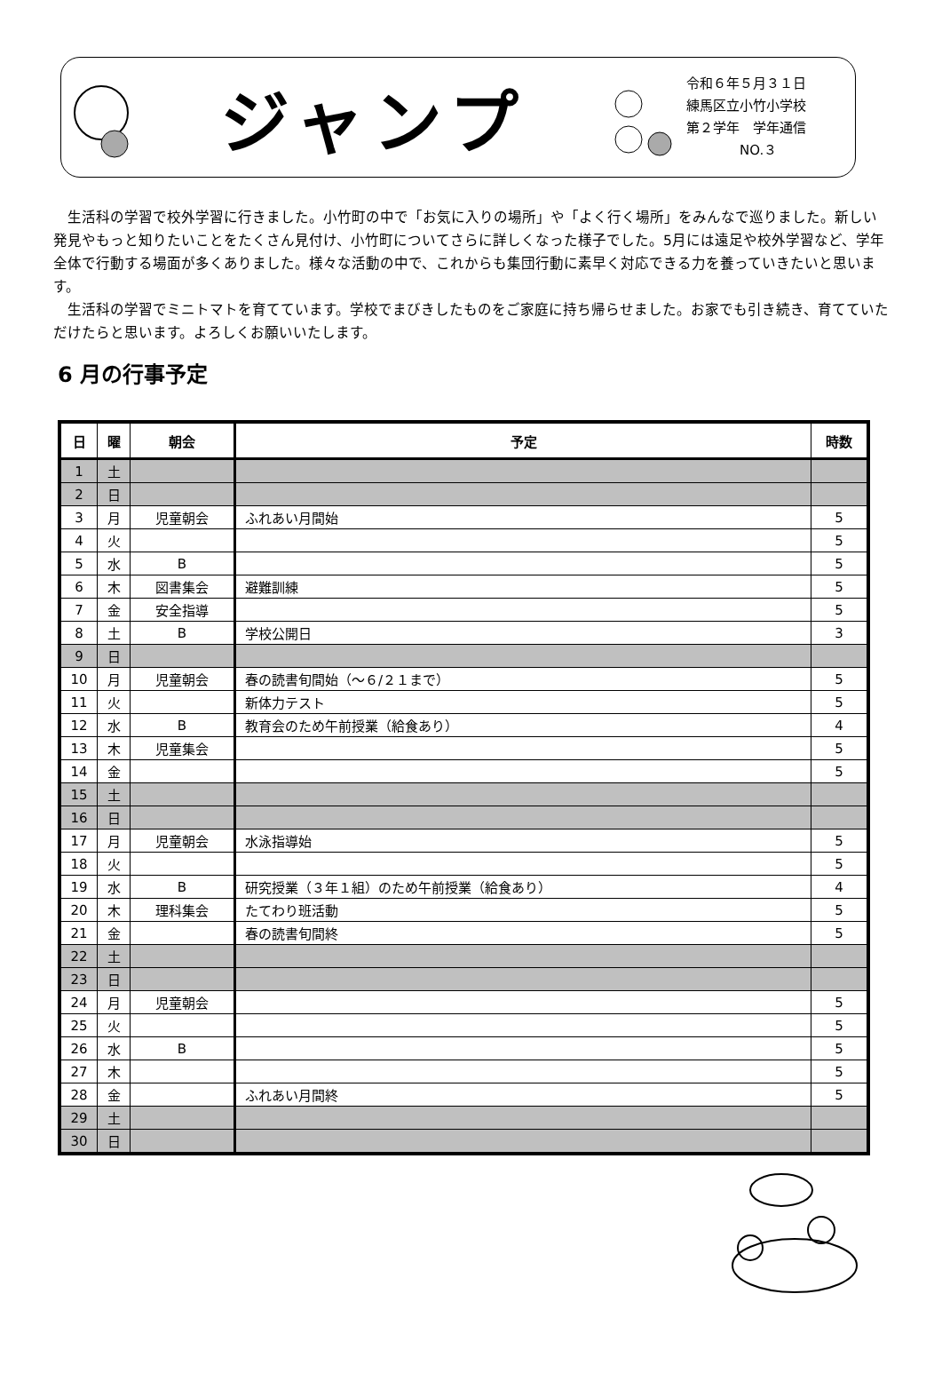ジャンプ
令和６年５月３１日
練馬区立小竹小学校
第２学年　学年通信
　　　　NO.３
生活科の学習で校外学習に行きました。小竹町の中で「お気に入りの場所」や「よく行く場所」をみんなで巡りました。新しい発見やもっと知りたいことをたくさん見付け、小竹町についてさらに詳しくなった様子でした。5月には遠足や校外学習など、学年全体で行動する場面が多くありました。様々な活動の中で、これからも集団行動に素早く対応できる力を養っていきたいと思います。
生活科の学習でミニトマトを育てています。学校でまびきしたものをご家庭に持ち帰らせました。お家でも引き続き、育てていただけたらと思います。よろしくお願いいたします。
6 月の行事予定
| 日 | 曜 | 朝会 | 予定 | 時数 |
| --- | --- | --- | --- | --- |
| 1 | 土 | | | |
| 2 | 日 | | | |
| 3 | 月 | 児童朝会 | ふれあい月間始 | 5 |
| 4 | 火 | | | 5 |
| 5 | 水 | B | | 5 |
| 6 | 木 | 図書集会 | 避難訓練 | 5 |
| 7 | 金 | 安全指導 | | 5 |
| 8 | 土 | B | 学校公開日 | 3 |
| 9 | 日 | | | |
| 10 | 月 | 児童朝会 | 春の読書旬間始（～６/２１まで） | 5 |
| 11 | 火 | | 新体力テスト | 5 |
| 12 | 水 | B | 教育会のため午前授業（給食あり） | 4 |
| 13 | 木 | 児童集会 | | 5 |
| 14 | 金 | | | 5 |
| 15 | 土 | | | |
| 16 | 日 | | | |
| 17 | 月 | 児童朝会 | 水泳指導始 | 5 |
| 18 | 火 | | | 5 |
| 19 | 水 | B | 研究授業（３年１組）のため午前授業（給食あり） | 4 |
| 20 | 木 | 理科集会 | たてわり班活動 | 5 |
| 21 | 金 | | 春の読書旬間終 | 5 |
| 22 | 土 | | | |
| 23 | 日 | | | |
| 24 | 月 | 児童朝会 | | 5 |
| 25 | 火 | | | 5 |
| 26 | 水 | B | | 5 |
| 27 | 木 | | | 5 |
| 28 | 金 | | ふれあい月間終 | 5 |
| 29 | 土 | | | |
| 30 | 日 | | | |